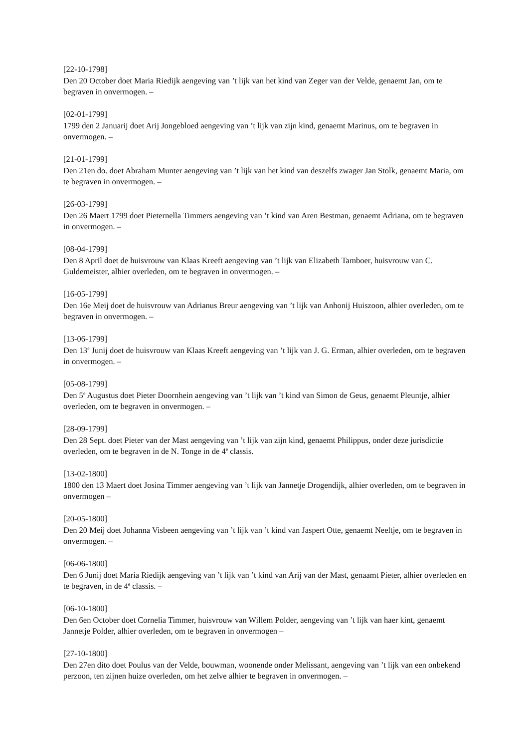[22-10-1798]
Den 20 October doet Maria Riedijk aengeving van ’t lijk van het kind van Zeger van der Velde, genaemt Jan, om te begraven in onvermogen. –
[02-01-1799]
1799 den 2 Januarij doet Arij Jongebloed aengeving van ’t lijk van zijn kind, genaemt Marinus, om te begraven in onvermogen. –
[21-01-1799]
Den 21en do. doet Abraham Munter aengeving van ’t lijk van het kind van deszelfs zwager Jan Stolk, genaemt Maria, om te begraven in onvermogen. –
[26-03-1799]
Den 26 Maert 1799 doet Pieternella Timmers aengeving van ’t kind van Aren Bestman, genaemt Adriana, om te begraven in onvermogen. –
[08-04-1799]
Den 8 April doet de huisvrouw van Klaas Kreeft aengeving van ’t lijk van Elizabeth Tamboer, huisvrouw van C. Guldemeister, alhier overleden, om te begraven in onvermogen. –
[16-05-1799]
Den 16e Meij doet de huisvrouw van Adrianus Breur aengeving van ’t lijk van Anhonij Huiszoon, alhier overleden, om te begraven in onvermogen. –
[13-06-1799]
Den 13<sup>e</sup> Junij doet de huisvrouw van Klaas Kreeft aengeving van ’t lijk van J. G. Erman, alhier overleden, om te begraven in onvermogen. –
[05-08-1799]
Den 5<sup>e</sup> Augustus doet Pieter Doornhein aengeving van ’t lijk van ’t kind van Simon de Geus, genaemt Pleuntje, alhier overleden, om te begraven in onvermogen. –
[28-09-1799]
Den 28 Sept. doet Pieter van der Mast aengeving van ’t lijk van zijn kind, genaemt Philippus, onder deze jurisdictie overleden, om te begraven in de N. Tonge in de 4<sup>e</sup> classis.
[13-02-1800]
1800 den 13 Maert doet Josina Timmer aengeving van ’t lijk van Jannetje Drogendijk, alhier overleden, om te begraven in onvermogen –
[20-05-1800]
Den 20 Meij doet Johanna Visbeen aengeving van ’t lijk van ’t kind van Jaspert Otte, genaemt Neeltje, om te begraven in onvermogen. –
[06-06-1800]
Den 6 Junij doet Maria Riedijk aengeving van ’t lijk van ’t kind van Arij van der Mast, genaamt Pieter, alhier overleden en te begraven, in de 4<sup>e</sup> classis. –
[06-10-1800]
Den 6en October doet Cornelia Timmer, huisvrouw van Willem Polder, aengeving van ’t lijk van haer kint, genaemt Jannetje Polder, alhier overleden, om te begraven in onvermogen –
[27-10-1800]
Den 27en dito doet Poulus van der Velde, bouwman, woonende onder Melissant, aengeving van ’t lijk van een onbekend perzoon, ten zijnen huize overleden, om het zelve alhier te begraven in onvermogen. –